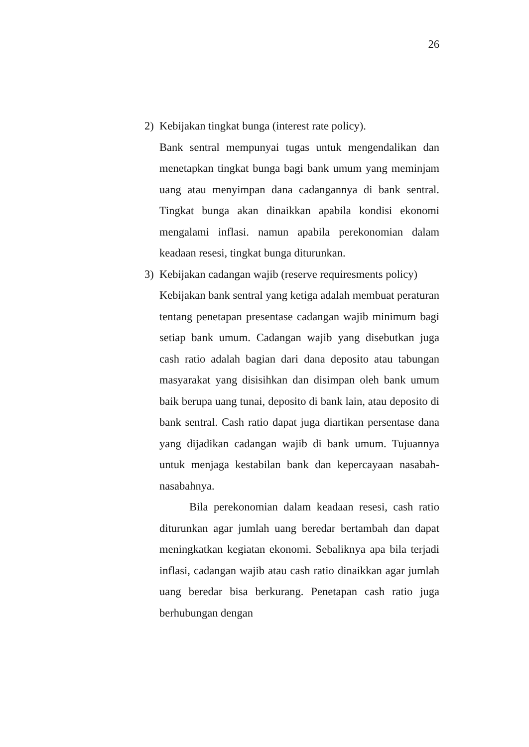26
2) Kebijakan tingkat bunga (interest rate policy).
Bank sentral mempunyai tugas untuk mengendalikan dan menetapkan tingkat bunga bagi bank umum yang meminjam uang atau menyimpan dana cadangannya di bank sentral. Tingkat bunga akan dinaikkan apabila kondisi ekonomi mengalami inflasi. namun apabila perekonomian dalam keadaan resesi, tingkat bunga diturunkan.
3) Kebijakan cadangan wajib (reserve requiresments policy)
Kebijakan bank sentral yang ketiga adalah membuat peraturan tentang penetapan presentase cadangan wajib minimum bagi setiap bank umum. Cadangan wajib yang disebutkan juga cash ratio adalah bagian dari dana deposito atau tabungan masyarakat yang disisihkan dan disimpan oleh bank umum baik berupa uang tunai, deposito di bank lain, atau deposito di bank sentral. Cash ratio dapat juga diartikan persentase dana yang dijadikan cadangan wajib di bank umum. Tujuannya untuk menjaga kestabilan bank dan kepercayaan nasabah-nasabahnya.
Bila perekonomian dalam keadaan resesi, cash ratio diturunkan agar jumlah uang beredar bertambah dan dapat meningkatkan kegiatan ekonomi. Sebaliknya apa bila terjadi inflasi, cadangan wajib atau cash ratio dinaikkan agar jumlah uang beredar bisa berkurang. Penetapan cash ratio juga berhubungan dengan